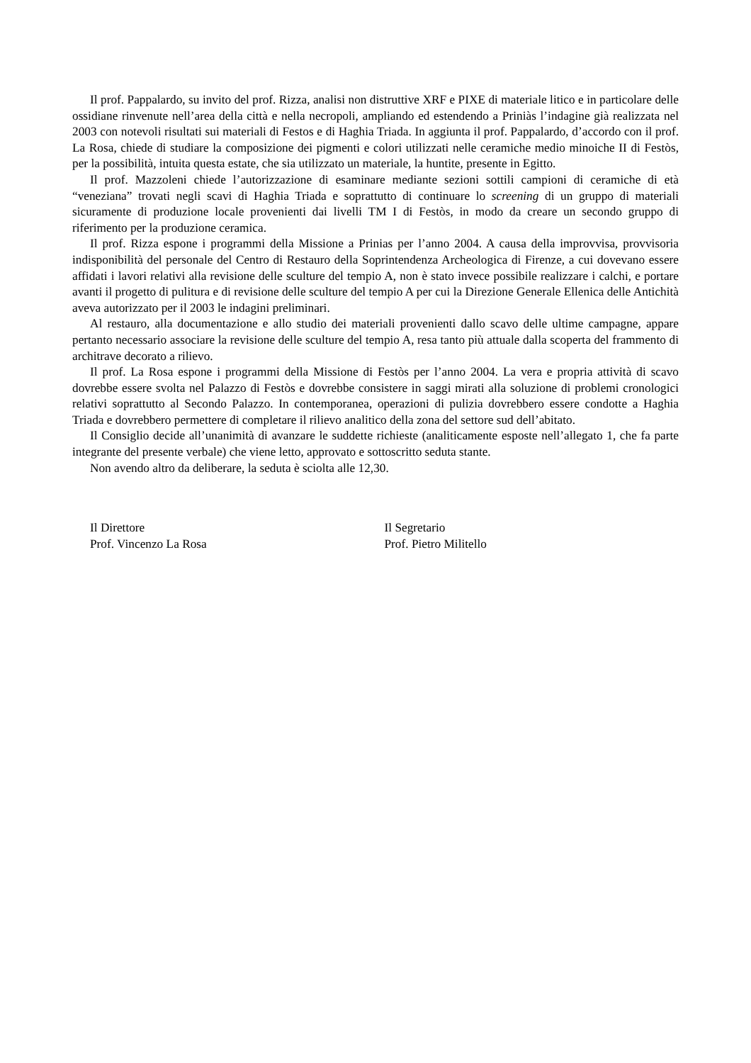Il prof. Pappalardo, su invito del prof. Rizza, analisi non distruttive XRF e PIXE di materiale litico e in particolare delle ossidiane rinvenute nell’area della città e nella necropoli, ampliando ed estendendo a Priniàs l’indagine già realizzata nel 2003 con notevoli risultati sui materiali di Festos e di Haghia Triada. In aggiunta il prof. Pappalardo, d’accordo con il prof. La Rosa, chiede di studiare la composizione dei pigmenti e colori utilizzati nelle ceramiche medio minoiche II di Festòs, per la possibilità, intuita questa estate, che sia utilizzato un materiale, la huntite, presente in Egitto.
Il prof. Mazzoleni chiede l’autorizzazione di esaminare mediante sezioni sottili campioni di ceramiche di età “veneziana” trovati negli scavi di Haghia Triada e soprattutto di continuare lo screening di un gruppo di materiali sicuramente di produzione locale provenienti dai livelli TM I di Festòs, in modo da creare un secondo gruppo di riferimento per la produzione ceramica.
Il prof. Rizza espone i programmi della Missione a Prinias per l’anno 2004. A causa della improvvisa, provvisoria indisponibilità del personale del Centro di Restauro della Soprintendenza Archeologica di Firenze, a cui dovevano essere affidati i lavori relativi alla revisione delle sculture del tempio A, non è stato invece possibile realizzare i calchi, e portare avanti il progetto di pulitura e di revisione delle sculture del tempio A per cui la Direzione Generale Ellenica delle Antichità aveva autorizzato per il 2003 le indagini preliminari.
Al restauro, alla documentazione e allo studio dei materiali provenienti dallo scavo delle ultime campagne, appare pertanto necessario associare la revisione delle sculture del tempio A, resa tanto più attuale dalla scoperta del frammento di architrave decorato a rilievo.
Il prof. La Rosa espone i programmi della Missione di Festòs per l’anno 2004. La vera e propria attività di scavo dovrebbe essere svolta nel Palazzo di Festòs e dovrebbe consistere in saggi mirati alla soluzione di problemi cronologici relativi soprattutto al Secondo Palazzo. In contemporanea, operazioni di pulizia dovrebbero essere condotte a Haghia Triada e dovrebbero permettere di completare il rilievo analitico della zona del settore sud dell’abitato.
Il Consiglio decide all’unanimità di avanzare le suddette richieste (analiticamente esposte nell’allegato 1, che fa parte integrante del presente verbale) che viene letto, approvato e sottoscritto seduta stante.
Non avendo altro da deliberare, la seduta è sciolta alle 12,30.
Il Direttore
Prof. Vincenzo La Rosa
Il Segretario
Prof. Pietro Militello